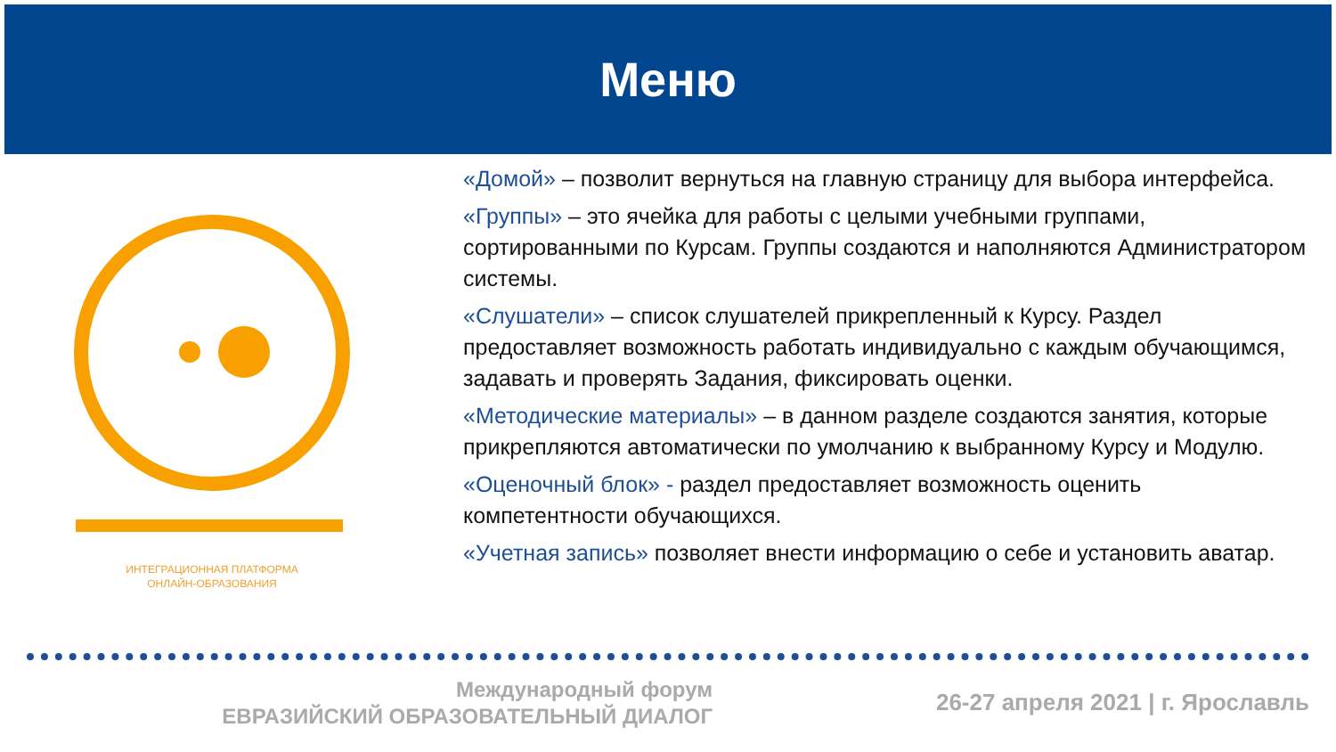Меню
ИНТЕГРАЦИОННАЯ ПЛАТФОРМА
ОНЛАЙН-ОБРАЗОВАНИЯ
«Домой» – позволит вернуться на главную страницу для выбора интерфейса.
«Группы» – это ячейка для работы с целыми учебными группами, сортированными по Курсам. Группы создаются и наполняются Администратором системы.
«Слушатели» – список слушателей прикрепленный к Курсу. Раздел предоставляет возможность работать индивидуально с каждым обучающимся, задавать и проверять Задания, фиксировать оценки.
«Методические материалы» – в данном разделе создаются занятия, которые прикрепляются автоматически по умолчанию к выбранному Курсу и Модулю.
«Оценочный блок» - раздел предоставляет возможность оценить компетентности обучающихся.
«Учетная запись» позволяет внести информацию о себе и установить аватар.
Международный форум
ЕВРАЗИЙСКИЙ ОБРАЗОВАТЕЛЬНЫЙ ДИАЛОГ
26-27 апреля 2021 | г. Ярославль